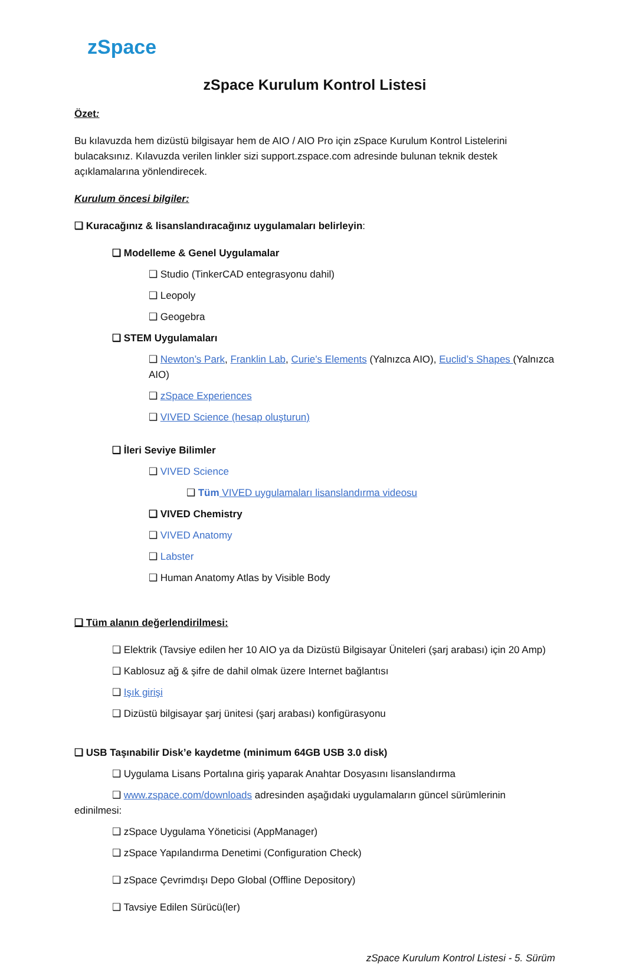zSpace
zSpace Kurulum Kontrol Listesi
Özet:
Bu kılavuzda hem dizüstü bilgisayar hem de AIO / AIO Pro için zSpace Kurulum Kontrol Listelerini bulacaksınız. Kılavuzda verilen linkler sizi support.zspace.com adresinde bulunan teknik destek açıklamalarına yönlendirecek.
Kurulum öncesi bilgiler:
❑ Kuracağınız & lisanslandıracağınız uygulamaları belirleyin:
❑ Modelleme & Genel Uygulamalar
❑ Studio (TinkerCAD entegrasyonu dahil)
❑ Leopoly
❑ Geogebra
❑ STEM Uygulamaları
❑ Newton’s Park, Franklin Lab, Curie’s Elements (Yalnızca AIO), Euclid’s Shapes (Yalnızca AIO)
❑ zSpace Experiences
❑ VIVED Science (hesap oluşturun)
❑ İleri Seviye Bilimler
❑ VIVED Science
❑ Tüm VIVED uygulamaları lisanslandırma videosu
❑ VIVED Chemistry
❑ VIVED Anatomy
❑ Labster
❑ Human Anatomy Atlas by Visible Body
❑ Tüm alanın değerlendirilmesi:
❑ Elektrik (Tavsiye edilen her 10 AIO ya da Dizüstü Bilgisayar Üniteleri (şarj arabası) için 20 Amp)
❑ Kablosuz ağ & şifre de dahil olmak üzere Internet bağlantısı
❑ Işık girişi
❑ Dizüstü bilgisayar şarj ünitesi (şarj arabası) konfigürasyonu
❑ USB Taşınabilir Disk’e kaydetme (minimum 64GB USB 3.0 disk)
❑ Uygulama Lisans Portalına giriş yaparak Anahtar Dosyasını lisanslandırma
❑ www.zspace.com/downloads adresinden aşağıdaki uygulamaların güncel sürümlerinin edinilmesi:
❑ zSpace Uygulama Yöneticisi (AppManager)
❑ zSpace Yapılandırma Denetimi (Configuration Check)
❑ zSpace Çevrimdışı Depo Global (Offline Depository)
❑ Tavsiye Edilen Sürücü(ler)
zSpace Kurulum Kontrol Listesi - 5. Sürüm